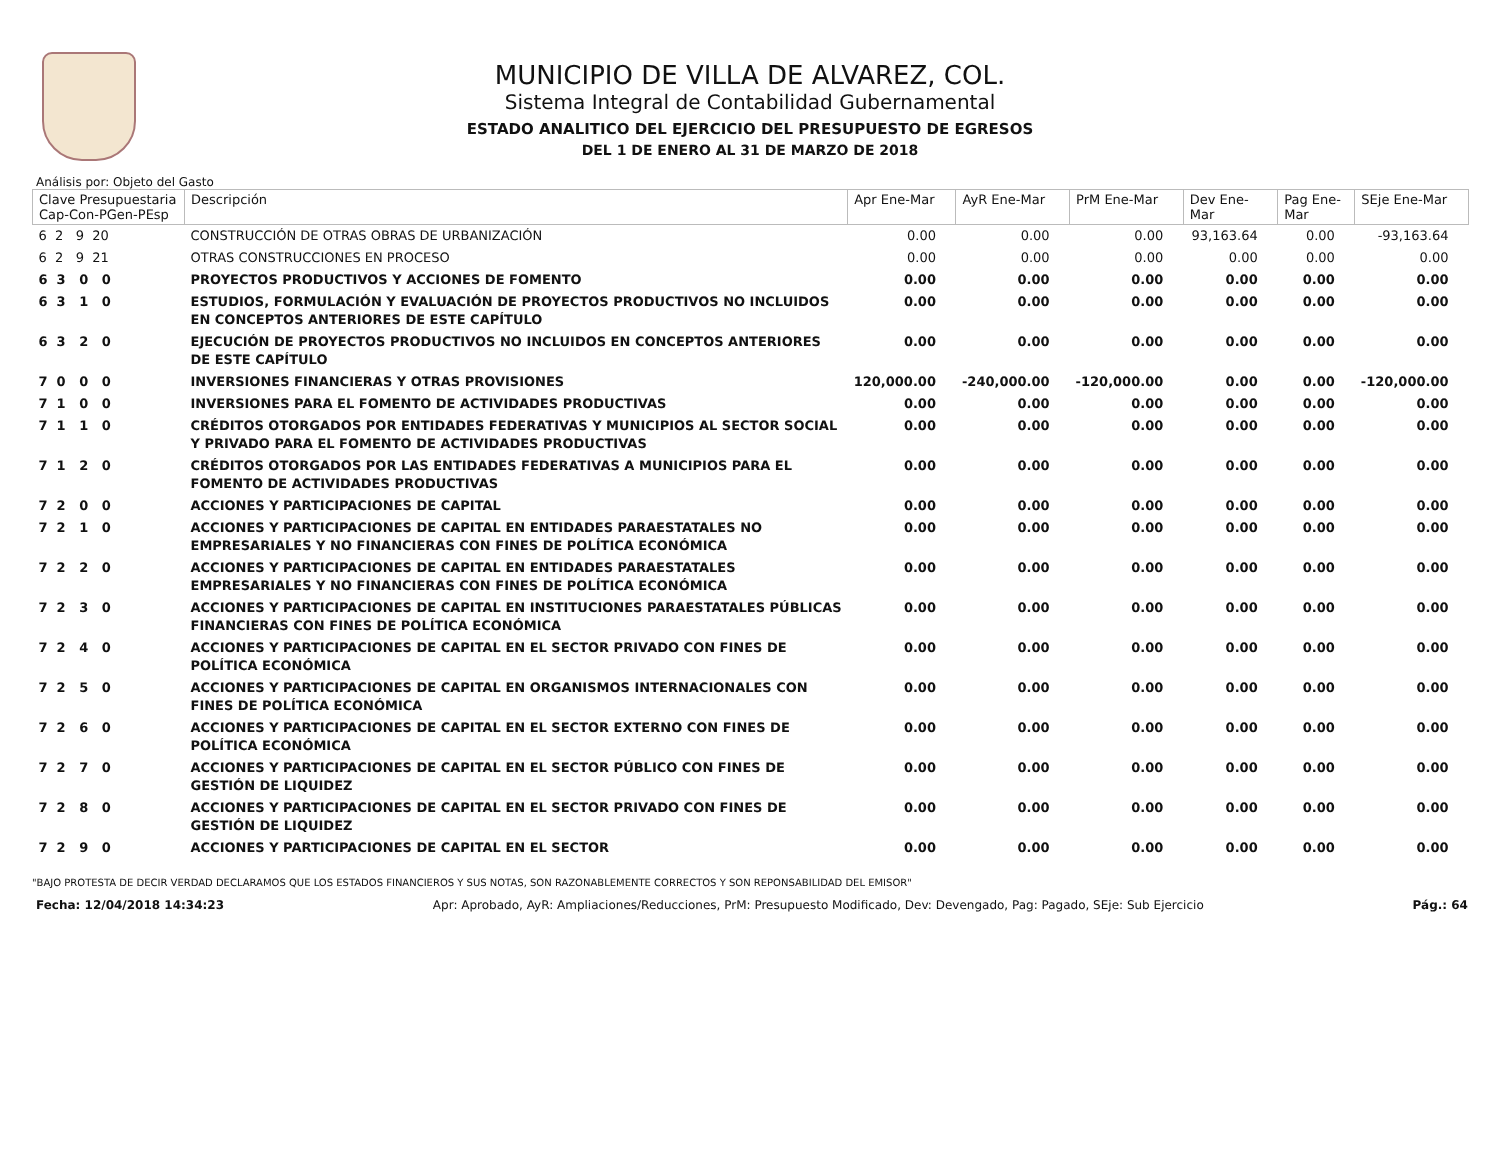MUNICIPIO DE VILLA DE ALVAREZ, COL.
Sistema Integral de Contabilidad Gubernamental
ESTADO ANALITICO DEL EJERCICIO DEL PRESUPUESTO DE EGRESOS
DEL 1 DE ENERO AL 31 DE MARZO DE 2018
Análisis por: Objeto del Gasto
| Clave Presupuestaria Cap-Con-PGen-PEsp | Descripción | Apr Ene-Mar | AyR Ene-Mar | PrM Ene-Mar | Dev Ene-Mar | Pag Ene-Mar | SEje Ene-Mar |
| --- | --- | --- | --- | --- | --- | --- | --- |
| 6 2 9 20 | CONSTRUCCIÓN DE OTRAS OBRAS DE URBANIZACIÓN | 0.00 | 0.00 | 0.00 | 93,163.64 | 0.00 | -93,163.64 |
| 6 2 9 21 | OTRAS CONSTRUCCIONES EN PROCESO | 0.00 | 0.00 | 0.00 | 0.00 | 0.00 | 0.00 |
| 6 3 0 0 | PROYECTOS PRODUCTIVOS Y ACCIONES DE FOMENTO | 0.00 | 0.00 | 0.00 | 0.00 | 0.00 | 0.00 |
| 6 3 1 0 | ESTUDIOS, FORMULACIÓN Y EVALUACIÓN DE PROYECTOS PRODUCTIVOS NO INCLUIDOS EN CONCEPTOS ANTERIORES DE ESTE CAPÍTULO | 0.00 | 0.00 | 0.00 | 0.00 | 0.00 | 0.00 |
| 6 3 2 0 | EJECUCIÓN DE PROYECTOS PRODUCTIVOS NO INCLUIDOS EN CONCEPTOS ANTERIORES DE ESTE CAPÍTULO | 0.00 | 0.00 | 0.00 | 0.00 | 0.00 | 0.00 |
| 7 0 0 0 | INVERSIONES FINANCIERAS Y OTRAS PROVISIONES | 120,000.00 | -240,000.00 | -120,000.00 | 0.00 | 0.00 | -120,000.00 |
| 7 1 0 0 | INVERSIONES PARA EL FOMENTO DE ACTIVIDADES PRODUCTIVAS | 0.00 | 0.00 | 0.00 | 0.00 | 0.00 | 0.00 |
| 7 1 1 0 | CRÉDITOS OTORGADOS POR ENTIDADES FEDERATIVAS Y MUNICIPIOS AL SECTOR SOCIAL Y PRIVADO PARA EL FOMENTO DE ACTIVIDADES PRODUCTIVAS | 0.00 | 0.00 | 0.00 | 0.00 | 0.00 | 0.00 |
| 7 1 2 0 | CRÉDITOS OTORGADOS POR LAS ENTIDADES FEDERATIVAS A MUNICIPIOS PARA EL FOMENTO DE ACTIVIDADES PRODUCTIVAS | 0.00 | 0.00 | 0.00 | 0.00 | 0.00 | 0.00 |
| 7 2 0 0 | ACCIONES Y PARTICIPACIONES DE CAPITAL | 0.00 | 0.00 | 0.00 | 0.00 | 0.00 | 0.00 |
| 7 2 1 0 | ACCIONES Y PARTICIPACIONES DE CAPITAL EN ENTIDADES PARAESTATALES NO EMPRESARIALES Y NO FINANCIERAS CON FINES DE POLÍTICA ECONÓMICA | 0.00 | 0.00 | 0.00 | 0.00 | 0.00 | 0.00 |
| 7 2 2 0 | ACCIONES Y PARTICIPACIONES DE CAPITAL EN ENTIDADES PARAESTATALES EMPRESARIALES Y NO FINANCIERAS CON FINES DE POLÍTICA ECONÓMICA | 0.00 | 0.00 | 0.00 | 0.00 | 0.00 | 0.00 |
| 7 2 3 0 | ACCIONES Y PARTICIPACIONES DE CAPITAL EN INSTITUCIONES PARAESTATALES PÚBLICAS FINANCIERAS CON FINES DE POLÍTICA ECONÓMICA | 0.00 | 0.00 | 0.00 | 0.00 | 0.00 | 0.00 |
| 7 2 4 0 | ACCIONES Y PARTICIPACIONES DE CAPITAL EN EL SECTOR PRIVADO CON FINES DE POLÍTICA ECONÓMICA | 0.00 | 0.00 | 0.00 | 0.00 | 0.00 | 0.00 |
| 7 2 5 0 | ACCIONES Y PARTICIPACIONES DE CAPITAL EN ORGANISMOS INTERNACIONALES CON FINES DE POLÍTICA ECONÓMICA | 0.00 | 0.00 | 0.00 | 0.00 | 0.00 | 0.00 |
| 7 2 6 0 | ACCIONES Y PARTICIPACIONES DE CAPITAL EN EL SECTOR EXTERNO CON FINES DE POLÍTICA ECONÓMICA | 0.00 | 0.00 | 0.00 | 0.00 | 0.00 | 0.00 |
| 7 2 7 0 | ACCIONES Y PARTICIPACIONES DE CAPITAL EN EL SECTOR PÚBLICO CON FINES DE GESTIÓN DE LIQUIDEZ | 0.00 | 0.00 | 0.00 | 0.00 | 0.00 | 0.00 |
| 7 2 8 0 | ACCIONES Y PARTICIPACIONES DE CAPITAL EN EL SECTOR PRIVADO CON FINES DE GESTIÓN DE LIQUIDEZ | 0.00 | 0.00 | 0.00 | 0.00 | 0.00 | 0.00 |
| 7 2 9 0 | ACCIONES Y PARTICIPACIONES DE CAPITAL EN EL SECTOR | 0.00 | 0.00 | 0.00 | 0.00 | 0.00 | 0.00 |
"BAJO PROTESTA DE DECIR VERDAD DECLARAMOS QUE LOS ESTADOS FINANCIEROS Y SUS NOTAS, SON RAZONABLEMENTE CORRECTOS Y SON REPONSABILIDAD DEL EMISOR"
Fecha: 12/04/2018 14:34:23 Apr: Aprobado, AyR: Ampliaciones/Reducciones, PrM: Presupuesto Modificado, Dev: Devengado, Pag: Pagado, SEje: Sub Ejercicio Pág.: 64